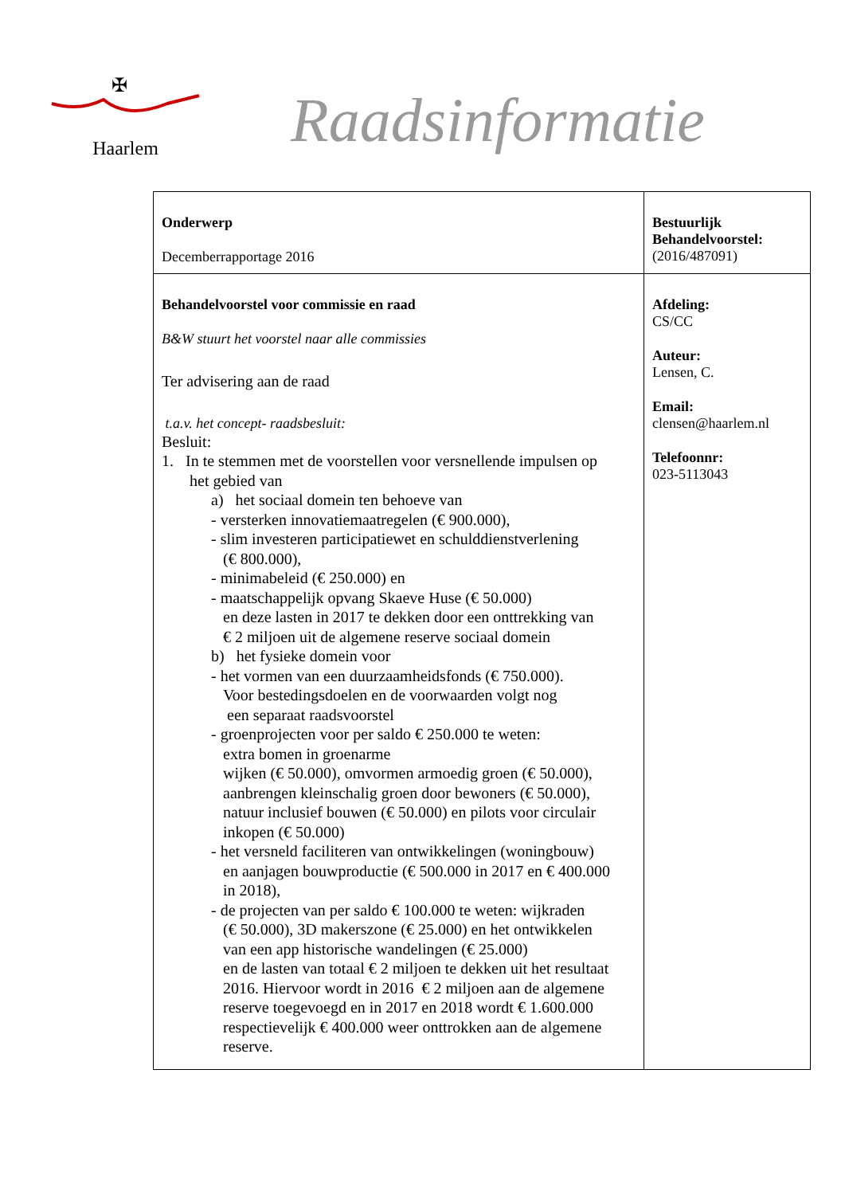✠
Haarlem
Raadsinformatie
| Onderwerp Decemberrapportage 2016 | Bestuurlijk Behandelvoorstel: (2016/487091) |
| Behandelvoorstel voor commissie en raad B&W stuurt het voorstel naar alle commissies Ter advisering aan de raad t.a.v. het concept- raadsbesluit: Besluit: 1. In te stemmen met de voorstellen voor versnellende impulsen op het gebied van a) het sociaal domein ten behoeve van - versterken innovatiemaatregelen (€ 900.000), - slim investeren participatiewet en schulddienstverlening (€ 800.000), - minimabeleid (€ 250.000) en - maatschappelijk opvang Skaeve Huse (€ 50.000) en deze lasten in 2017 te dekken door een onttrekking van € 2 miljoen uit de algemene reserve sociaal domein b) het fysieke domein voor - het vormen van een duurzaamheidsfonds (€ 750.000). Voor bestedingsdoelen en de voorwaarden volgt nog een separaat raadsvoorstel - groenprojecten voor per saldo € 250.000 te weten: extra bomen in groenarme wijken (€ 50.000), omvormen armoedig groen (€ 50.000), aanbrengen kleinschalig groen door bewoners (€ 50.000), natuur inclusief bouwen (€ 50.000) en pilots voor circulair inkopen (€ 50.000) - het versneld faciliteren van ontwikkelingen (woningbouw) en aanjagen bouwproductie (€ 500.000 in 2017 en € 400.000 in 2018), - de projecten van per saldo € 100.000 te weten: wijkraden (€ 50.000), 3D makerszone (€ 25.000) en het ontwikkelen van een app historische wandelingen (€ 25.000) en de lasten van totaal € 2 miljoen te dekken uit het resultaat 2016. Hiervoor wordt in 2016 € 2 miljoen aan de algemene reserve toegevoegd en in 2017 en 2018 wordt € 1.600.000 respectievelijk € 400.000 weer onttrokken aan de algemene reserve. | Afdeling: CS/CC Auteur: Lensen, C. Email: clensen@haarlem.nl Telefoonnr: 023-5113043 |